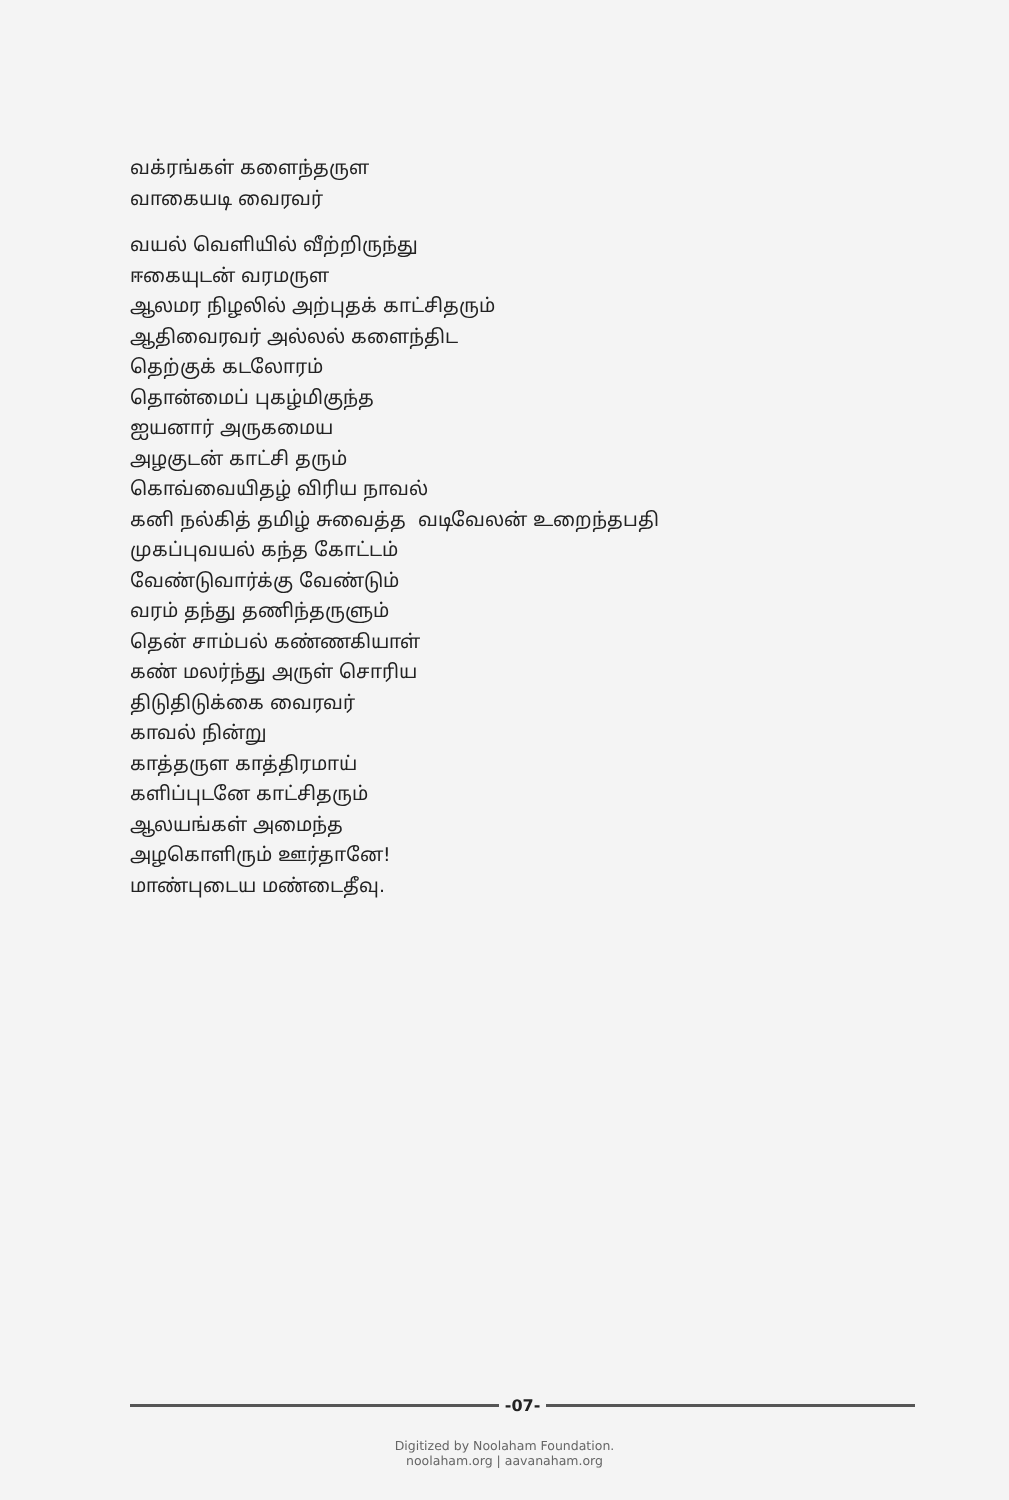வக்ரங்கள் களைந்தருள
வாகையடி வைரவர்
வயல் வெளியில் வீற்றிருந்து
ஈகையுடன் வரமருள
ஆலமர நிழலில் அற்புதக் காட்சிதரும்
ஆதிவைரவர் அல்லல் களைந்திட
தெற்குக் கடலோரம்
தொன்மைப் புகழ்மிகுந்த
ஐயனார் அருகமைய
அழகுடன் காட்சி தரும்
கொவ்வையிதழ் விரிய நாவல்
கனி நல்கித் தமிழ் சுவைத்த வடிவேலன் உறைந்தபதி
முகப்புவயல் கந்த கோட்டம்
வேண்டுவார்க்கு வேண்டும்
வரம் தந்து தணிந்தருளும்
தென் சாம்பல் கண்ணகியாள்
கண் மலர்ந்து அருள் சொரிய
திடுதிடுக்கை வைரவர்
காவல் நின்று
காத்தருள காத்திரமாய்
களிப்புடனே காட்சிதரும்
ஆலயங்கள் அமைந்த
அழகொளிரும் ஊர்தானே!
மாண்புடைய மண்டைதீவு.
-07-
Digitized by Noolaham Foundation.
noolaham.org | aavanaham.org